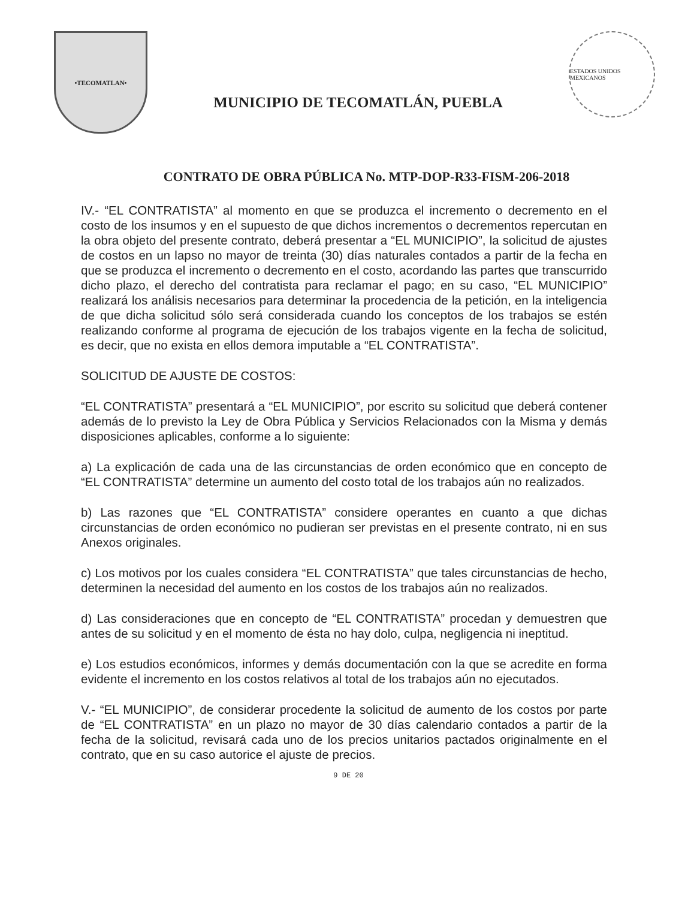•TECOMATLAN•
MUNICIPIO DE TECOMATLÁN, PUEBLA
ESTADOS UNIDOS MEXICANOS
CONTRATO DE OBRA PÚBLICA No. MTP-DOP-R33-FISM-206-2018
IV.- “EL CONTRATISTA” al momento en que se produzca el incremento o decremento en el costo de los insumos y en el supuesto de que dichos incrementos o decrementos repercutan en la obra objeto del presente contrato, deberá presentar a “EL MUNICIPIO”, la solicitud de ajustes de costos en un lapso no mayor de treinta (30) días naturales contados a partir de la fecha en que se produzca el incremento o decremento en el costo, acordando las partes que transcurrido dicho plazo, el derecho del contratista para reclamar el pago; en su caso, “EL MUNICIPIO” realizará los análisis necesarios para determinar la procedencia de la petición, en la inteligencia de que dicha solicitud sólo será considerada cuando los conceptos de los trabajos se estén realizando conforme al programa de ejecución de los trabajos vigente en la fecha de solicitud, es decir, que no exista en ellos demora imputable a “EL CONTRATISTA”.
SOLICITUD DE AJUSTE DE COSTOS:
“EL CONTRATISTA” presentará a “EL MUNICIPIO”, por escrito su solicitud que deberá contener además de lo previsto la Ley de Obra Pública y Servicios Relacionados con la Misma y demás disposiciones aplicables, conforme a lo siguiente:
a) La explicación de cada una de las circunstancias de orden económico que en concepto de “EL CONTRATISTA” determine un aumento del costo total de los trabajos aún no realizados.
b) Las razones que “EL CONTRATISTA” considere operantes en cuanto a que dichas circunstancias de orden económico no pudieran ser previstas en el presente contrato, ni en sus Anexos originales.
c) Los motivos por los cuales considera “EL CONTRATISTA” que tales circunstancias de hecho, determinen la necesidad del aumento en los costos de los trabajos aún no realizados.
d) Las consideraciones que en concepto de “EL CONTRATISTA” procedan y demuestren que antes de su solicitud y en el momento de ésta no hay dolo, culpa, negligencia ni ineptitud.
e) Los estudios económicos, informes y demás documentación con la que se acredite en forma evidente el incremento en los costos relativos al total de los trabajos aún no ejecutados.
V.- “EL MUNICIPIO”, de considerar procedente la solicitud de aumento de los costos por parte de “EL CONTRATISTA” en un plazo no mayor de 30 días calendario contados a partir de la fecha de la solicitud, revisará cada uno de los precios unitarios pactados originalmente en el contrato, que en su caso autorice el ajuste de precios.
9 DE 20